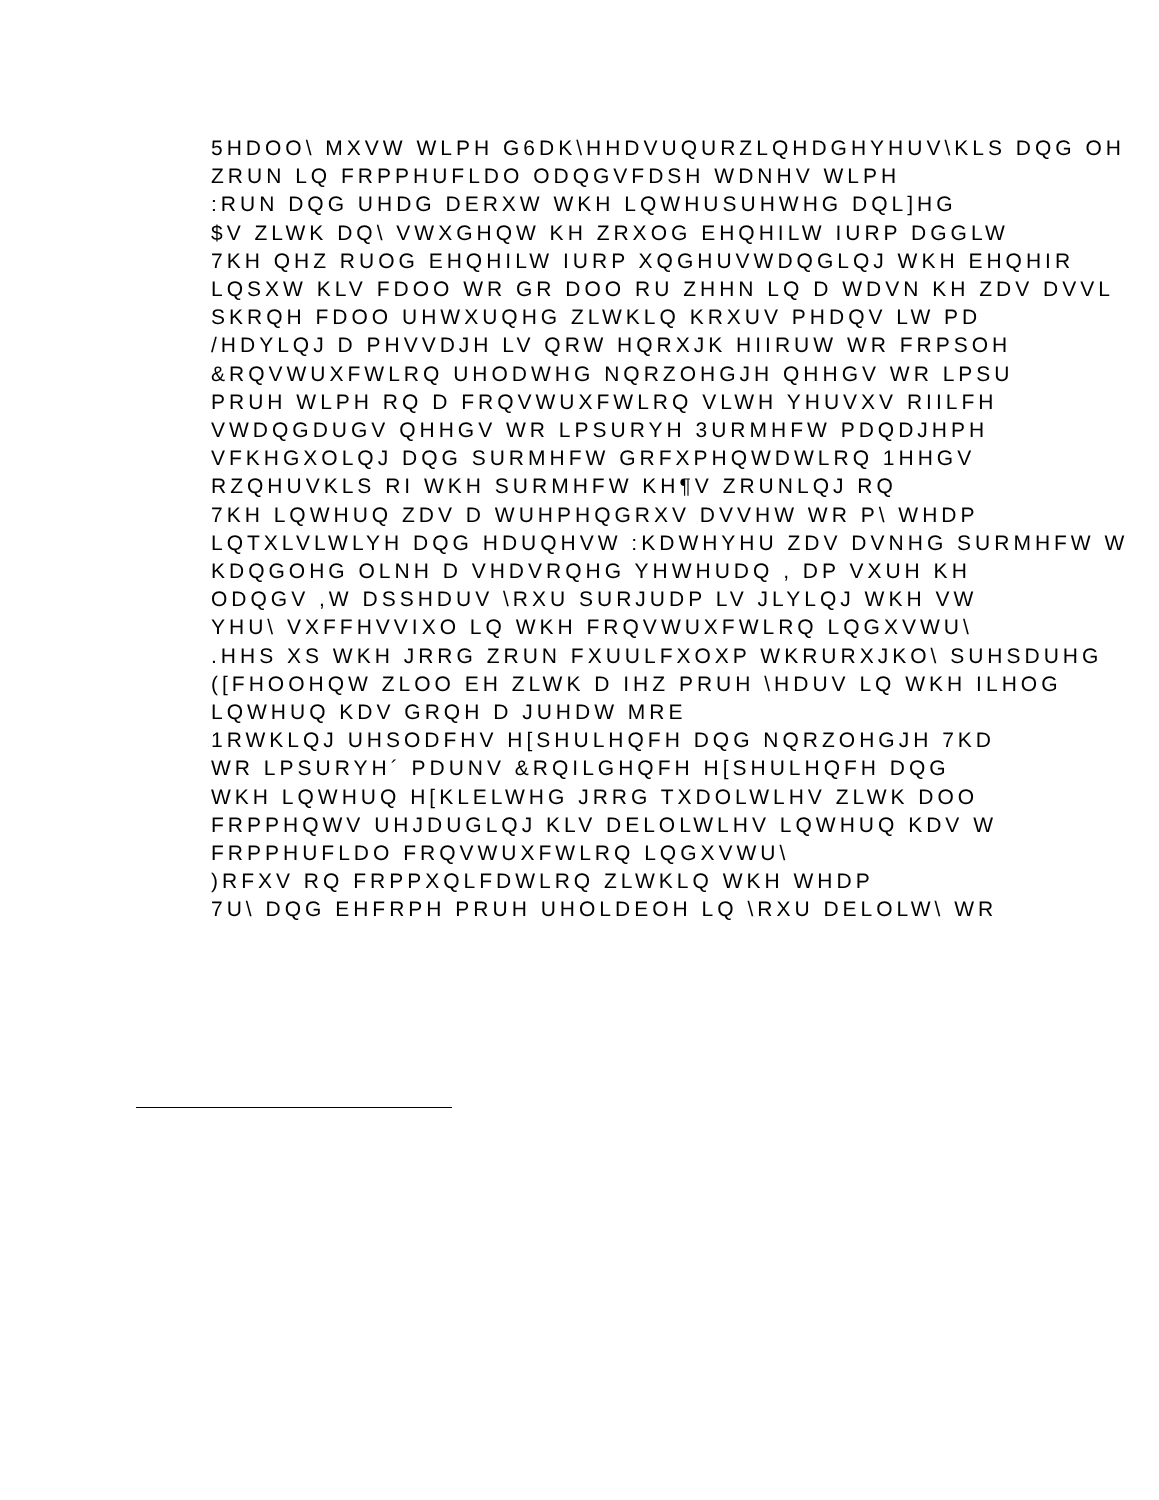5HDOO\ MXVW WLPH G6DK\HHDVUQURZLQHDGHYHUV\KLS DQG OH
ZRUN LQ FRPPHUFLDO ODQGVFDSH WDNHV WLPH
:RUN DQG UHDG DERXW WKH LQWHUSUHWHG DQL]HG
$V ZLWK DQ\ VWXGHQW KH ZRXOG EHQHILW IURP DGGLW
7KH QHZ RUOG EHQHILW IURP XQGHUVWDQGLQJ WKH EHQHIR
LQSXW KLV FDOO WR GR DOO RU ZHHN LQ D WDVN KH ZDV DVVL
SKRQH FDOO UHWXUQHG ZLWKLQ KRXUV PHDQV LW PD
/HDYLQJ D PHVVDJH LV QRW HQRXJK HIIRUW WR FRPSOH
&RQVWUXFWLRQ UHODWHG NQRZOHGJH QHHGV WR LPSU
PRUH WLPH RQ D FRQVWUXFWLRQ VLWH YHUVXV RIILFH
VWDQGDUGV QHHGV WR LPSURYH 3URMHFW PDQDJHPH
VFKHGXOLQJ DQG SURMHFW GRFXPHQWDWLRQ 1HHGV
RZQHUVKLS RI WKH SURMHFW KH¶V ZRUNLQJ RQ
7KH LQWHUQ ZDV D WUHPHQGRXV DVVHW WR P\ WHDP
LQTXLVLWLYH DQG HDUQHVW :KDWHYHU ZDV DVNHG SURMHFW W
KDQGOHG OLNH D VHDVRQHG YHWHUDQ , DP VXUH KH
ODQGV ,W DSSHDUV \RXU SURJUDP LV JLYLQJ WKH VW
YHU\ VXFFHVVIXO LQ WKH FRQVWUXFWLRQ LQGXVWU\
.HHS XS WKH JRRG ZRUN FXUULFXOXP WKRURXJKO\ SUHSDUHG
([FHOOHQW ZLOO EH ZLWK D IHZ PRUH \HDUV LQ WKH ILHOG
LQWHUQ KDV GRQH D JUHDW MRE
1RWKLQJ UHSODFHV H[SHULHQFH DQG NQRZOHGJH 7KD
WR LPSURYH´ PDUNV &RQILGHQFH H[SHULHQFH DQG
WKH LQWHUQ H[KLELWHG JRRG TXDOLWLHV ZLWK DOO
FRPPHQWV UHJDUGLQJ KLV DELOLWLHV LQWHUQ KDV W
FRPPHUFLDO FRQVWUXFWLRQ LQGXVWU\
)RFXV RQ FRPPXQLFDWLRQ ZLWKLQ WKH WHDP
7U\ DQG EHFRPH PRUH UHOLDEOH LQ \RXU DELOLW\ WR